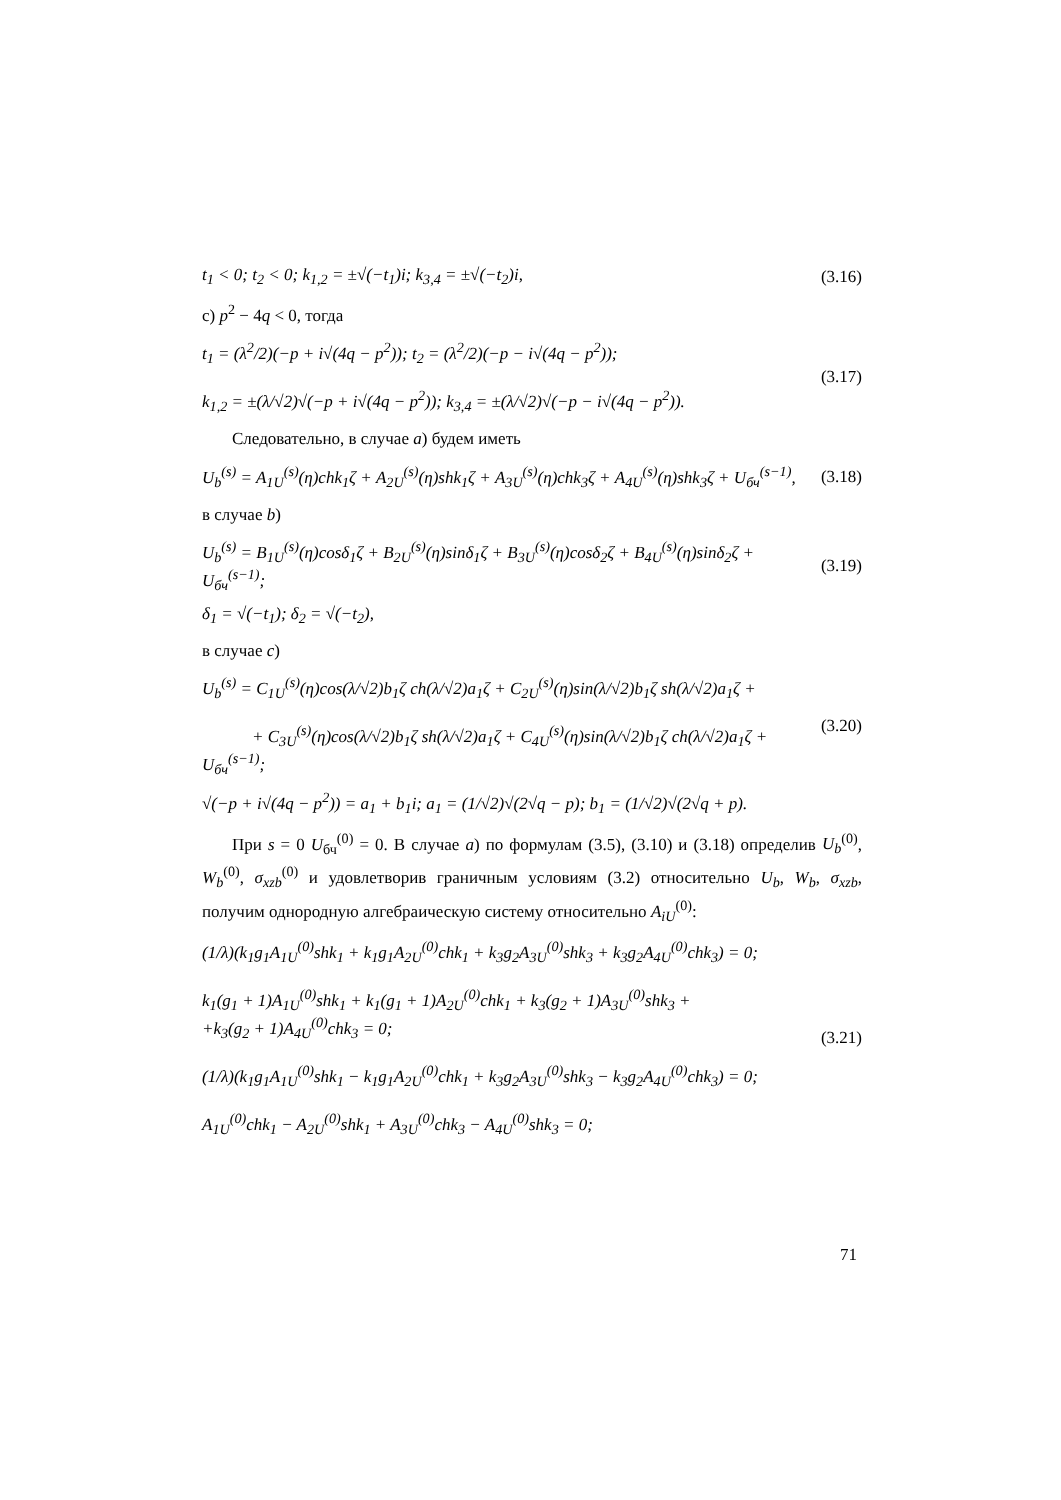t<sub>1</sub> < 0; t<sub>2</sub> < 0; k<sub>1,2</sub> = ±√(−t<sub>1</sub>)i; k<sub>3,4</sub> = ±√(−t<sub>2</sub>)i, (3.16)
c) p<sup>2</sup> − 4q < 0, тогда
t<sub>1</sub> = (λ<sup>2</sup>/2)(−p + i√(4q − p<sup>2</sup>)); t<sub>2</sub> = (λ<sup>2</sup>/2)(−p − i√(4q − p<sup>2</sup>));
k<sub>1,2</sub> = ±(λ/√2)√(−p + i√(4q − p<sup>2</sup>)); k<sub>3,4</sub> = ±(λ/√2)√(−p − i√(4q − p<sup>2</sup>)). (3.17)
Следовательно, в случае a) будем иметь
U<sub>b</sub><sup>(s)</sup> = A<sub>1U</sub><sup>(s)</sup>(η)chk<sub>1</sub>ζ + A<sub>2U</sub><sup>(s)</sup>(η)shk<sub>1</sub>ζ + A<sub>3U</sub><sup>(s)</sup>(η)chk<sub>3</sub>ζ + A<sub>4U</sub><sup>(s)</sup>(η)shk<sub>3</sub>ζ + U<sub>бч</sub><sup>(s−1)</sup>, (3.18)
в случае b)
U<sub>b</sub><sup>(s)</sup> = B<sub>1U</sub><sup>(s)</sup>(η)cosδ<sub>1</sub>ζ + B<sub>2U</sub><sup>(s)</sup>(η)sinδ<sub>1</sub>ζ + B<sub>3U</sub><sup>(s)</sup>(η)cosδ<sub>2</sub>ζ + B<sub>4U</sub><sup>(s)</sup>(η)sinδ<sub>2</sub>ζ + U<sub>бч</sub><sup>(s−1)</sup>; (3.19)
δ<sub>1</sub> = √(−t<sub>1</sub>); δ<sub>2</sub> = √(−t<sub>2</sub>),
в случае c)
U<sub>b</sub><sup>(s)</sup> = C<sub>1U</sub><sup>(s)</sup>(η)cos(λ/√2)b<sub>1</sub>ζ ch(λ/√2)a<sub>1</sub>ζ + C<sub>2U</sub><sup>(s)</sup>(η)sin(λ/√2)b<sub>1</sub>ζ sh(λ/√2)a<sub>1</sub>ζ +
+ C<sub>3U</sub><sup>(s)</sup>(η)cos(λ/√2)b<sub>1</sub>ζ sh(λ/√2)a<sub>1</sub>ζ + C<sub>4U</sub><sup>(s)</sup>(η)sin(λ/√2)b<sub>1</sub>ζ ch(λ/√2)a<sub>1</sub>ζ + U<sub>бч</sub><sup>(s−1)</sup>; (3.20)
√(−p + i√(4q − p<sup>2</sup>)) = a<sub>1</sub> + b<sub>1</sub>i; a<sub>1</sub> = (1/√2)√(2√q − p); b<sub>1</sub> = (1/√2)√(2√q + p).
При s = 0 U<sub>бч</sub><sup>(0)</sup> = 0. В случае a) по формулам (3.5), (3.10) и (3.18) определив U<sub>b</sub><sup>(0)</sup>, W<sub>b</sub><sup>(0)</sup>, σ<sub>xzb</sub><sup>(0)</sup> и удовлетворив граничным условиям (3.2) относительно U<sub>b</sub>, W<sub>b</sub>, σ<sub>xzb</sub>, получим однородную алгебраическую систему относительно A<sub>iU</sub><sup>(0)</sup>:
(1/λ)(k<sub>1</sub>g<sub>1</sub>A<sub>1U</sub><sup>(0)</sup>shk<sub>1</sub> + k<sub>1</sub>g<sub>1</sub>A<sub>2U</sub><sup>(0)</sup>chk<sub>1</sub> + k<sub>3</sub>g<sub>2</sub>A<sub>3U</sub><sup>(0)</sup>shk<sub>3</sub> + k<sub>3</sub>g<sub>2</sub>A<sub>4U</sub><sup>(0)</sup>chk<sub>3</sub>) = 0;
k<sub>1</sub>(g<sub>1</sub> + 1)A<sub>1U</sub><sup>(0)</sup>shk<sub>1</sub> + k<sub>1</sub>(g<sub>1</sub> + 1)A<sub>2U</sub><sup>(0)</sup>chk<sub>1</sub> + k<sub>3</sub>(g<sub>2</sub> + 1)A<sub>3U</sub><sup>(0)</sup>shk<sub>3</sub> +
+k<sub>3</sub>(g<sub>2</sub> + 1)A<sub>4U</sub><sup>(0)</sup>chk<sub>3</sub> = 0;
(1/λ)(k<sub>1</sub>g<sub>1</sub>A<sub>1U</sub><sup>(0)</sup>shk<sub>1</sub> − k<sub>1</sub>g<sub>1</sub>A<sub>2U</sub><sup>(0)</sup>chk<sub>1</sub> + k<sub>3</sub>g<sub>2</sub>A<sub>3U</sub><sup>(0)</sup>shk<sub>3</sub> − k<sub>3</sub>g<sub>2</sub>A<sub>4U</sub><sup>(0)</sup>chk<sub>3</sub>) = 0;
A<sub>1U</sub><sup>(0)</sup>chk<sub>1</sub> − A<sub>2U</sub><sup>(0)</sup>shk<sub>1</sub> + A<sub>3U</sub><sup>(0)</sup>chk<sub>3</sub> − A<sub>4U</sub><sup>(0)</sup>shk<sub>3</sub> = 0; (3.21)
71